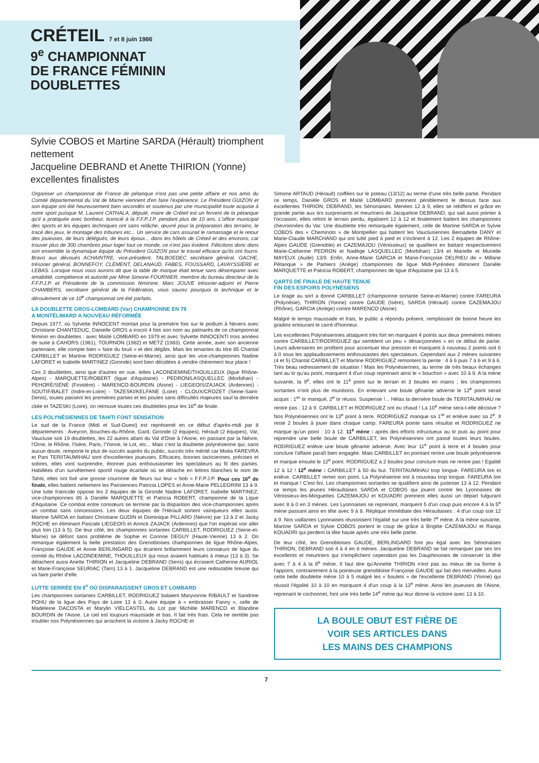CRÉTEIL 7 et 8 juin 1986
9<sup>e</sup> CHAMPIONNAT
DE FRANCE FÉMININ
DOUBLETTES
Sylvie COBOS et Martine SARDA (Hérault) triomphent nettement
Jacqueline DEBRAND et Anette THIRION (Yonne) excellentes finalistes
Organiser un championnat de France de pétanque n'est pas une petite affaire et nos amis du Comité départemental du Val de Marne viennent d'en faire l'expérience. Le Président GUIZON et son équipe ont été heureusement bien secondés et soutenus par une municipalité toute acquise à notre sport puisque M. Laurent CATHALA, député, maire de Créteil est un fervent de la pétanque qu'il a pratiquée avec bonheur, licencié à la F.F.P.J.P. pendant plus de 10 ans. L'office municipal des sports et les équipes techniques ont sans relâche, œuvré pour la préparation des terrains, le tracé des jeux, le montage des tribunes etc... Un service de cars assurait le ramassage et le retour des joueuses, de leurs délégués, de leurs époux... dans les hôtels de Créteil et des environs, car trouver plus de 300 chambres pour loger tout ce monde, ce n'est pas évident. Félicitons donc dans son ensemble la dynamique équipe du Président GUIZON pour le travail efficace qu'ils ont fourni. Bravo aux dévoués ACHAINTRE, vice-président, TALBOEDEC secrétaire général, GACHE, trésorier général, BONNEFOY, CLÉMENT, DELANAUD, FABES, FOUSSARD, LAVAYSSIÈRE et LEBAS. Lorsque nous vous aurons dit que la table de marque était tenue sans désemparer avec amabilité, compétence et autorité par Mme Simone FOURNIER, membre du bureau directeur de la F.F.P.J.P. et Présidente de la commission féminine, Marc JOUVE trésorier-adjoint et Pierre CHAMBERS, secrétaire général de la Fédération, vous saurez pourquoi la technique et le déroulement de ce 10<sup>e</sup> championnat ont été parfaits.
LA DOUBLETTE GROS-LOMBARD (Var) CHAMPIONNE EN 79
A MONTÉLIMARD A NOUVEAU RÉFORMÉE
Depuis 1977, où Sylvette INNOCENT montait pour la première fois sur le podium à Nevers avec Christiane CHANTEDUC, Danielle GROS a inscrit 4 fois son nom au palmarès de ce championnat féminin en doublettes : avec Maïté LOMBARD en 1979 et avec Sylvette INNOCENTI trois années de suite à CAHORS (1981), TOURNON (1982) et METZ (1983). Cette année, avec son ancienne partenaire, elle compte bien « faire du bruit » et des dégâts. Mais les tenantes du titre 85 Chantal CARBILLET et Martine RODRIGUEZ (Seine-et-Marne), ainsi que les vice-championnes Nadine LAFORET et Isabelle MARTINEZ (Gironde) sont bien décidées à vendre chèrement leur place !
Ces 3 doublettes, ainsi que d'autres en vue, telles LACONDEMINE/THOUILLEUX (ligue Rhône-Alpes) - MARQUETTE/ROBERT (ligue d'Aquitaine) - PEDRON/LASQUELLEC (Morbihan) - PEHORÉ/SÉNÉ (Finistère) - MARENCO-BOURDIN (Aisne) - LIEGEOIS/ZAJACK (Ardennes) - SOUTIF/BALET (Indre-et-Loire) - TAZESKI/KELFANE (Loire) - CLOUX/CROZET (Seine-Saint-Denis), toutes passent les premières parties et les poules sans difficultés majeures sauf la dernière citée et TAZESKI (Loire), on retrouve toutes ces doublettes pour les 16<sup>e</sup> de finale.
LES POLYNÉSIENNES DE TAHITI FONT SENSATION
Le sud de la France (Midi et Sud-Ouest) est représenté en ce début d'après-midi par 8 départements : Aveyron, Bouches-du-Rhône, Gard, Gironde (2 équipes), Hérault (2 équipes), Var, Vaucluse soit 19 doublettes, les 22 autres allant du Val d'Oise à l'Aisne, en passant par la Nièvre, l'Orne, le Rhône, l'Isère, Paris, l'Yonne, le Lot, etc... Mais c'est la doublette polynésienne qui, sans aucun doute, remporte le plus de succès auprès du public, succès très mérité car Moéa FAREVRA et Pani TERIITAUMIHAU sont d'excellentes joueuses. Efficaces, bonnes tacticiennes, précises et sobres, elles vont surprendre, étonner puis enthousiasmer les spectateurs au fil des parties. Habillées d'un survêtement sportif rouge écarlate où se détache en lettres blanches le nom de Tahiti, elles ont fixé une grosse couronne de fleurs sur leur « bob » F.F.P.J.P. Pour ces 16<sup>e</sup> de finale, elles battent nettement les Parisiennes Patricia LOPES et Anne-Marie PELLEGRINI 13 à 9. Une lutte fratricide oppose les 2 équipes de la Gironde Nadine LAFORET, Isabelle MARTINEZ, vice-championnes 85 à Danièle MARQUETTE et Patricia ROBERT, championne de la Ligue d'Aquitaine. Ce combat entre consœurs se termine par la disparition des vice-championnes après un combat sans concessions. Les deux équipes de l'Hérault sortent vainqueurs elles aussi. Martine SARDA en battant Christiane GUDIN et Dominique PILLARD (Nièvre) par 13 à 2 et Jacky ROCHE en éliminant Pascale LIEGEOIS et Annick ZAJACK (Ardennes) que l'on espérait voir aller plus loin (13 à 5). De leur côté, les championnes sortantes CARBILLET, RODRIGUEZ (Seine-et-Marne) se défont sans problème de Sophie et Corinne DEGUY (Haute-Vienne) 13 à 2. On remarque également la belle prestation des Grenobloises championnes de ligue Rhône-Alpes, Françoise GAUDE et Annie BERLINGARD qui écartent brillamment leurs consœurs de ligue du comité du Rhône LACONDEMINE, THOUILLEUX qui nous avaient habitués à mieux (13 à 3). Se détachent aussi Anette THIRION et Jacqueline DEBRAND (Sens) qui écrasent Catherine AURIOL et Marie-Françoise SEURIAC (Tarn) 13 à 1. Jacqueline DEBRAND est une redoutable tireuse qui va faire parler d'elle.
LUTTE SERRÉE EN 8<sup>e</sup> OÙ DISPARAISSENT GROS ET LOMBARD
Les championnes sortantes CARBILLET, RODRIGUEZ balaient Maryvonne RIBAULT et Sandrine POHU de la ligue des Pays de Loire 13 à 0. Autre équipe à « embrasser Fanny », celle de Madeleine DACOSTA et Marylin VIELCASTEL du Lot par Michèle MARENCO et Blandine BOURDIN de l'Aisne. Le ciel est toujours maussade et bas. Il fait très frais. Cela ne semble pas troubler nos Polynésiennes qui arrachent la victoire à Jacky ROCHE et
Simone ARTAUD (Hérault) coiffées sur le poteau (13/12) au terme d'une très belle partie. Pendant ce temps, Danièle GROS et Maïté LOMBARD prennent péniblement le dessus face aux excellentes THIRION, DEBRAND, les Sénonaises. Menées 12 à 9, elles se rebiffent et grâce en grande partie aux tirs surprenants et meurtriers de Jacqueline DEBRAND, qui sait aussi pointer à l'occasion, elles refont le terrain perdu, égalisent 12 à 12 et finalement battent les championnes chevronnées du Var. Une doublette très remarquée également, celle de Martine SARDA et Sylvie COBOS des « Cheminots » de Montpellier qui battent les Vauclusiennes Bernadette DANY et Marie-Claude MARCHAND qui ont lutté pied à pied et s'inclinent à 12. Les 2 équipes de Rhône-Alpes GAUDE (Grenoble) et CAZEMAJOU (Vénissieux) se qualifient en battant respectivement Marie-Catherine PEDRON et Nadège LASQUELLEC (Morbihan) 13/4 et Marielle et Murielle MAYEUX (Aude) 13/9. Enfin, Anne-Marie GARCIA et Marie-Françoise DELRIEU de « Millane Pétanque » de Pamiers (Ariège) championnes de ligue Midi-Pyrénées éliminent Danièle MARQUETTE et Patricia ROBERT, championnes de ligue d'Aquitaine par 13 à 5.
QARTS DE FINALE DE HAUTE TENUE
FIN DES ESPOIRS POLYNÉSIENS
Le tirage au sort a donné CARBILLET (championne sortante Seine-et-Marne) contre FAREURA (Polynésie), THIRION (Yonne) contre GAUDE (Isère), SARDA (Hérault) contre CAZEMAJOU (Rhône), GARCIA (Ariège) contre MARENCO (Aisne).
Malgré le temps maussade et frais, le public a répondu présent, remplissant de bonne heure les gradins entourant le carré d'honneur.
Les excellentes Polynésiennes attaquent très fort en marquant 4 points aux deux premières mènes contre CARBILLET/RODRIGUEZ qui semblent un peu « désarçonnées » en ce début de partie. Leurs adversaires en profitent pour accentuer leur pression et marquent à nouveau 2 points soit 6 à 0 sous les applaudissements enthousiastes des spectateurs. Cependant aux 2 mènes suivantes (4 et 5) Chantal CARBILLET et Martine RODRIGUEZ remontent la pente : 4 à 6 puis 7 à 6 et 9 à 6. Très beau redressement de situation ! Mais les Polynésiennes, au terme de très beaux échanges tant au tir qu'au point, marquent 4 d'un coup reprenant ainsi le « bouchon » avec 10 à 9. A la mène suivante, la 9<sup>e</sup>, elles ont le 11<sup>e</sup> point sur le terrain et 3 boules en mains ; les championnes sortantes n'ont plus de munitions. En enlevant une boule gênante adverse le 12<sup>e</sup> point serait acquis : 1<sup>er</sup> tir manqué, 2<sup>e</sup> tir réussi. Suspense !... Hélas la dernière boule de TERIITAUMIHAU ne rentre pas : 12 à 9. CARBILLET et RODRIGUEZ ont eu chaud ! La 10<sup>e</sup> mène sera-t-elle décisive ? Nos Polynésiennes ont le 13<sup>e</sup> point à terre. RODRIGUEZ manque sa 1<sup>re</sup> et enlève avec sa 2<sup>e</sup>. Il reste 2 boules à jouer dans chaque camp. FAREURA pointe sans résultat et RODRIGUEZ ne marque qu'un point : 10 à 12. 11<sup>e</sup> mène : après des efforts infructueux au tir puis au point pour reprendre une belle boule de CARBILLET, les Polynésiennes ont passé toutes leurs boules. RODRIGUEZ enlève une boule gênante adverse. Avec leur 11<sup>e</sup> point à terre et 4 boules pour conclure l'affaire paraît bien engagée. Mais CARBILLET en pointant rentre une boule polynésienne et marque ensuite le 12<sup>e</sup> point. RODRIGUEZ a 2 boules pour conclure mais ne rentre pas ! Egalité 12 à 12 ! 12<sup>e</sup> mène : CARBILLET à 50 du but. TERIITAUMIHAU trop longue. FAREURA tire et enlève. CARBILLET remet son point. La Polynésienne est à nouveau trop longue. FAREURA tire et manque ! C'est fini. Les championnes sortantes se qualifient ainsi de justesse 13 à 12. Pendant ce temps les jeunes Héraultaises SARDA et COBOS qui jouent contre les Lyonnaises de Vénissieux-les-Minguettes CAZEMAJOU et KOUADRI prennent elles aussi un départ fulgurant avec 8 à 0 en 3 mènes. Les Lyonnaises se reprenant, marquent 5 d'un coup puis encore 4 à la 5<sup>e</sup> mène passant ainsi en tête avec 9 à 8. Réplique immédiate des Héraultaises : 4 d'un coup soit 12 à 9. Nos vaillantes Lyonnaises réussissent l'égalité sur une très belle 7<sup>e</sup> mène. A la mène suivante, Martine SARDA et Sylvie COBOS portent le coup de grâce à Brigitte CAZEMAJOU et Ranija KOUADRI qui perdent la tête haute après une très belle partie.
De leur côté, les Grenobloises GAUDE, BERLINGARD font jeu égal avec les Sénonaises THIRION, DEBRAND soit 4 à 4 en 6 mènes. Jacqueline DEBRAND se fait remarquer par ses tirs excellents et meurtriers qui n'empêchent cependant pas les Dauphinoises de conserver la tête avec 7 à 4 à la 8<sup>e</sup> mène. Il faut dire qu'Annette THIRION n'est pas au mieux de sa forme à l'appoint, contrairement à la pointeuse grenobloise Françoise GAUDE qui fait des merveilles. Aussi cette belle doublette mène 10 à 5 malgré les « boulets » de l'excellente DEBRAND (Yonne) qui réussit l'égalité 10 à 10 en marquant 4 d'un coup à la 13<sup>e</sup> mène. Ainsi les joueuses de l'Aisne, reprenant le cochonnet, font une très belle 14<sup>e</sup> mène qui leur donne la victoire avec 13 à 10.
LA BOULE OBUT EST FIÈRE DE
VOIR SES ARTICLES DANS
LES MAINS DES CHAMPIONS
7